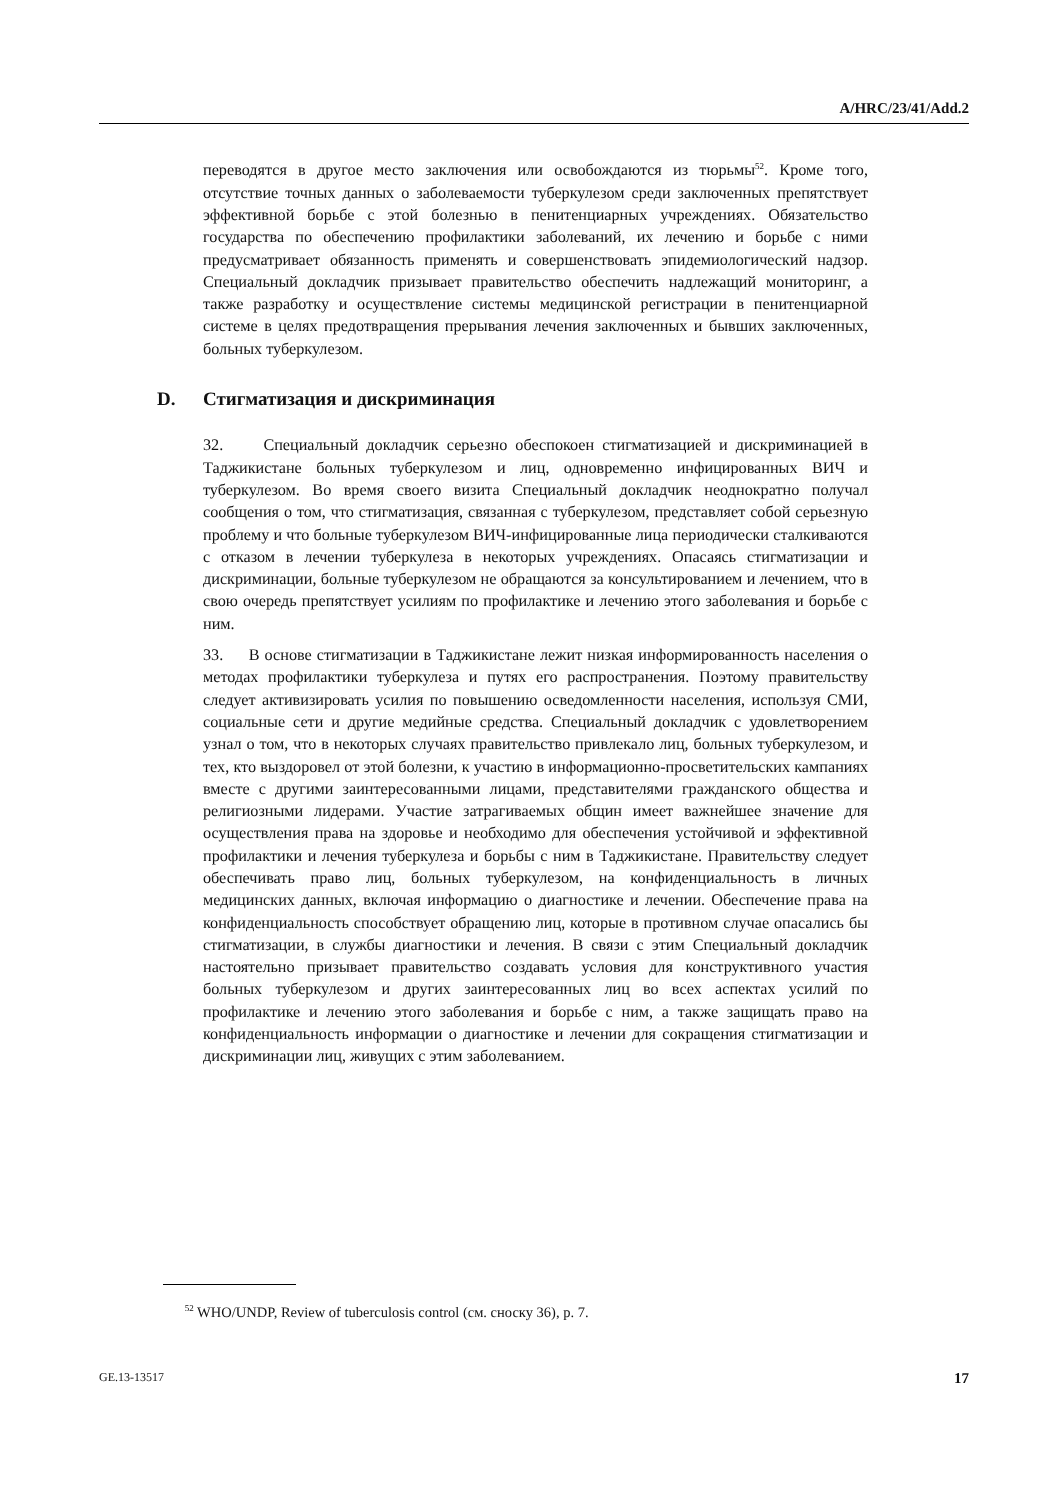A/HRC/23/41/Add.2
переводятся в другое место заключения или освобождаются из тюрьмы<sup>52</sup>. Кроме того, отсутствие точных данных о заболеваемости туберкулезом среди заключенных препятствует эффективной борьбе с этой болезнью в пенитенциарных учреждениях. Обязательство государства по обеспечению профилактики заболеваний, их лечению и борьбе с ними предусматривает обязанность применять и совершенствовать эпидемиологический надзор. Специальный докладчик призывает правительство обеспечить надлежащий мониторинг, а также разработку и осуществление системы медицинской регистрации в пенитенциарной системе в целях предотвращения прерывания лечения заключенных и бывших заключенных, больных туберкулезом.
D. Стигматизация и дискриминация
32. Специальный докладчик серьезно обеспокоен стигматизацией и дискриминацией в Таджикистане больных туберкулезом и лиц, одновременно инфицированных ВИЧ и туберкулезом. Во время своего визита Специальный докладчик неоднократно получал сообщения о том, что стигматизация, связанная с туберкулезом, представляет собой серьезную проблему и что больные туберкулезом ВИЧ-инфицированные лица периодически сталкиваются с отказом в лечении туберкулеза в некоторых учреждениях. Опасаясь стигматизации и дискриминации, больные туберкулезом не обращаются за консультированием и лечением, что в свою очередь препятствует усилиям по профилактике и лечению этого заболевания и борьбе с ним.
33. В основе стигматизации в Таджикистане лежит низкая информированность населения о методах профилактики туберкулеза и путях его распространения. Поэтому правительству следует активизировать усилия по повышению осведомленности населения, используя СМИ, социальные сети и другие медийные средства. Специальный докладчик с удовлетворением узнал о том, что в некоторых случаях правительство привлекало лиц, больных туберкулезом, и тех, кто выздоровел от этой болезни, к участию в информационно-просветительских кампаниях вместе с другими заинтересованными лицами, представителями гражданского общества и религиозными лидерами. Участие затрагиваемых общин имеет важнейшее значение для осуществления права на здоровье и необходимо для обеспечения устойчивой и эффективной профилактики и лечения туберкулеза и борьбы с ним в Таджикистане. Правительству следует обеспечивать право лиц, больных туберкулезом, на конфиденциальность в личных медицинских данных, включая информацию о диагностике и лечении. Обеспечение права на конфиденциальность способствует обращению лиц, которые в противном случае опасались бы стигматизации, в службы диагностики и лечения. В связи с этим Специальный докладчик настоятельно призывает правительство создавать условия для конструктивного участия больных туберкулезом и других заинтересованных лиц во всех аспектах усилий по профилактике и лечению этого заболевания и борьбе с ним, а также защищать право на конфиденциальность информации о диагностике и лечении для сокращения стигматизации и дискриминации лиц, живущих с этим заболеванием.
<sup>52</sup> WHO/UNDP, Review of tuberculosis control (см. сноску 36), p. 7.
GE.13-13517 17